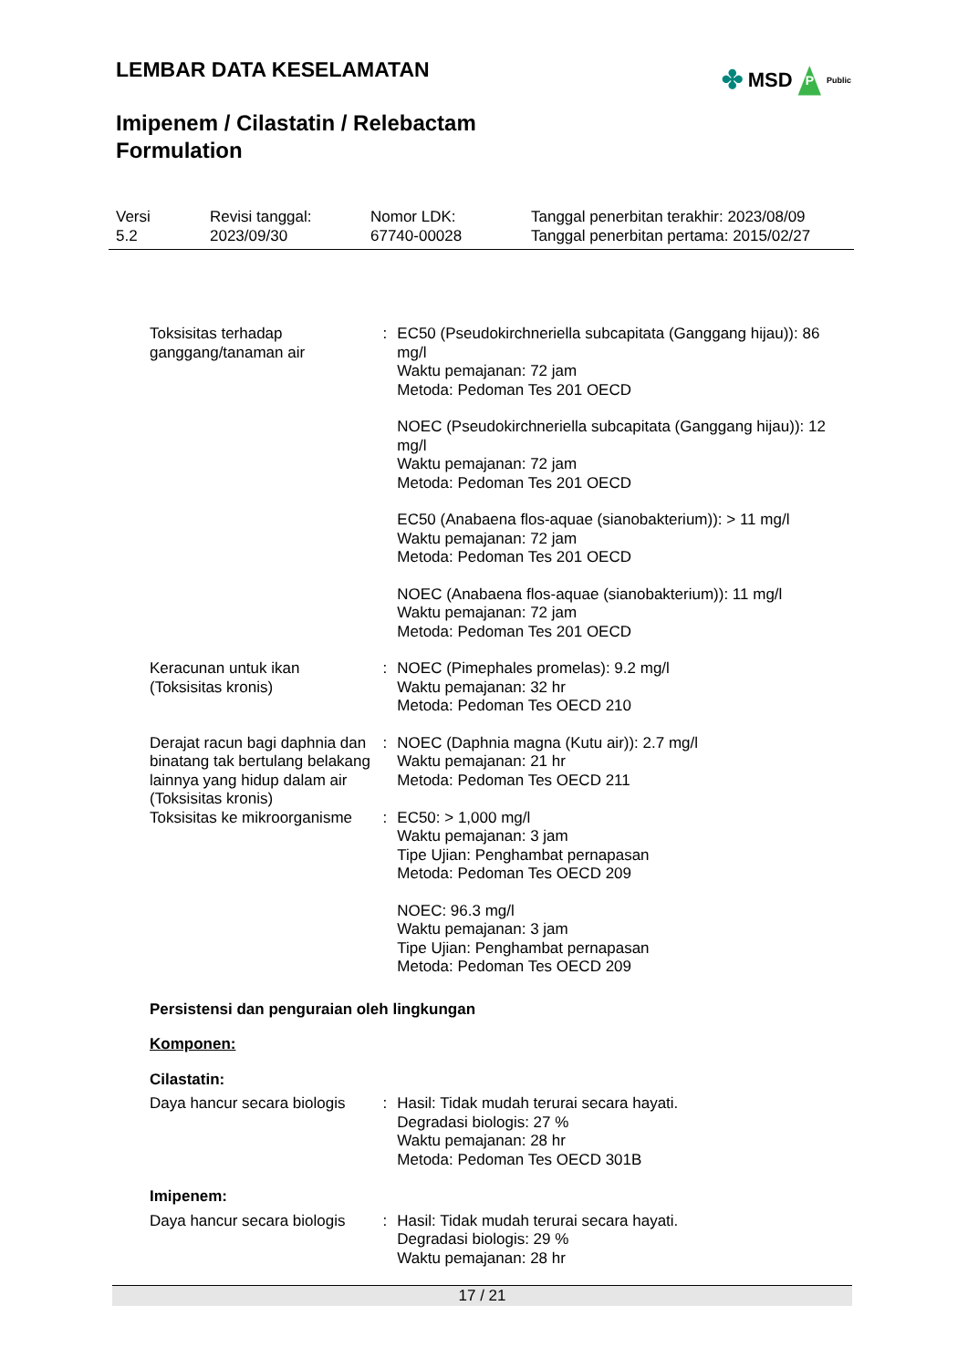LEMBAR DATA KESELAMATAN
Imipenem / Cilastatin / Relebactam Formulation
✤ MSD P Public
Versi
5.2
Revisi tanggal:
2023/09/30
Nomor LDK:
67740-00028
Tanggal penerbitan terakhir: 2023/08/09
Tanggal penerbitan pertama: 2015/02/27
Toksisitas terhadap ganggang/tanaman air
: EC50 (Pseudokirchneriella subcapitata (Ganggang hijau)): 86 mg/l
Waktu pemajanan: 72 jam
Metoda: Pedoman Tes 201 OECD
NOEC (Pseudokirchneriella subcapitata (Ganggang hijau)): 12 mg/l
Waktu pemajanan: 72 jam
Metoda: Pedoman Tes 201 OECD
EC50 (Anabaena flos-aquae (sianobakterium)): > 11 mg/l
Waktu pemajanan: 72 jam
Metoda: Pedoman Tes 201 OECD
NOEC (Anabaena flos-aquae (sianobakterium)): 11 mg/l
Waktu pemajanan: 72 jam
Metoda: Pedoman Tes 201 OECD
Keracunan untuk ikan (Toksisitas kronis)
: NOEC (Pimephales promelas): 9.2 mg/l
Waktu pemajanan: 32 hr
Metoda: Pedoman Tes OECD 210
Derajat racun bagi daphnia dan binatang tak bertulang belakang lainnya yang hidup dalam air (Toksisitas kronis)
: NOEC (Daphnia magna (Kutu air)): 2.7 mg/l
Waktu pemajanan: 21 hr
Metoda: Pedoman Tes OECD 211
Toksisitas ke mikroorganisme
: EC50: > 1,000 mg/l
Waktu pemajanan: 3 jam
Tipe Ujian: Penghambat pernapasan
Metoda: Pedoman Tes OECD 209
NOEC: 96.3 mg/l
Waktu pemajanan: 3 jam
Tipe Ujian: Penghambat pernapasan
Metoda: Pedoman Tes OECD 209
Persistensi dan penguraian oleh lingkungan
Komponen:
Cilastatin:
Daya hancur secara biologis
: Hasil: Tidak mudah terurai secara hayati.
Degradasi biologis: 27 %
Waktu pemajanan: 28 hr
Metoda: Pedoman Tes OECD 301B
Imipenem:
Daya hancur secara biologis
: Hasil: Tidak mudah terurai secara hayati.
Degradasi biologis: 29 %
Waktu pemajanan: 28 hr
17 / 21